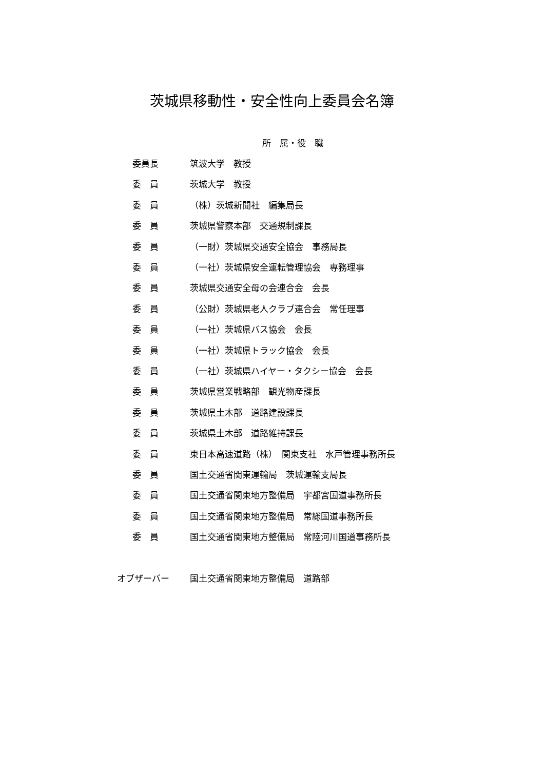茨城県移動性・安全性向上委員会名簿
| | 所 属・役 職 |
| 委員長 | 筑波大学 教授 |
| 委 員 | 茨城大学 教授 |
| 委 員 | （株）茨城新聞社 編集局長 |
| 委 員 | 茨城県警察本部 交通規制課長 |
| 委 員 | （一財）茨城県交通安全協会 事務局長 |
| 委 員 | （一社）茨城県安全運転管理協会 専務理事 |
| 委 員 | 茨城県交通安全母の会連合会 会長 |
| 委 員 | （公財）茨城県老人クラブ連合会 常任理事 |
| 委 員 | （一社）茨城県バス協会 会長 |
| 委 員 | （一社）茨城県トラック協会 会長 |
| 委 員 | （一社）茨城県ハイヤー・タクシー協会 会長 |
| 委 員 | 茨城県営業戦略部 観光物産課長 |
| 委 員 | 茨城県土木部 道路建設課長 |
| 委 員 | 茨城県土木部 道路維持課長 |
| 委 員 | 東日本高速道路（株） 関東支社 水戸管理事務所長 |
| 委 員 | 国土交通省関東運輸局 茨城運輸支局長 |
| 委 員 | 国土交通省関東地方整備局 宇都宮国道事務所長 |
| 委 員 | 国土交通省関東地方整備局 常総国道事務所長 |
| 委 員 | 国土交通省関東地方整備局 常陸河川国道事務所長 |
| オブザーバー | 国土交通省関東地方整備局 道路部 |